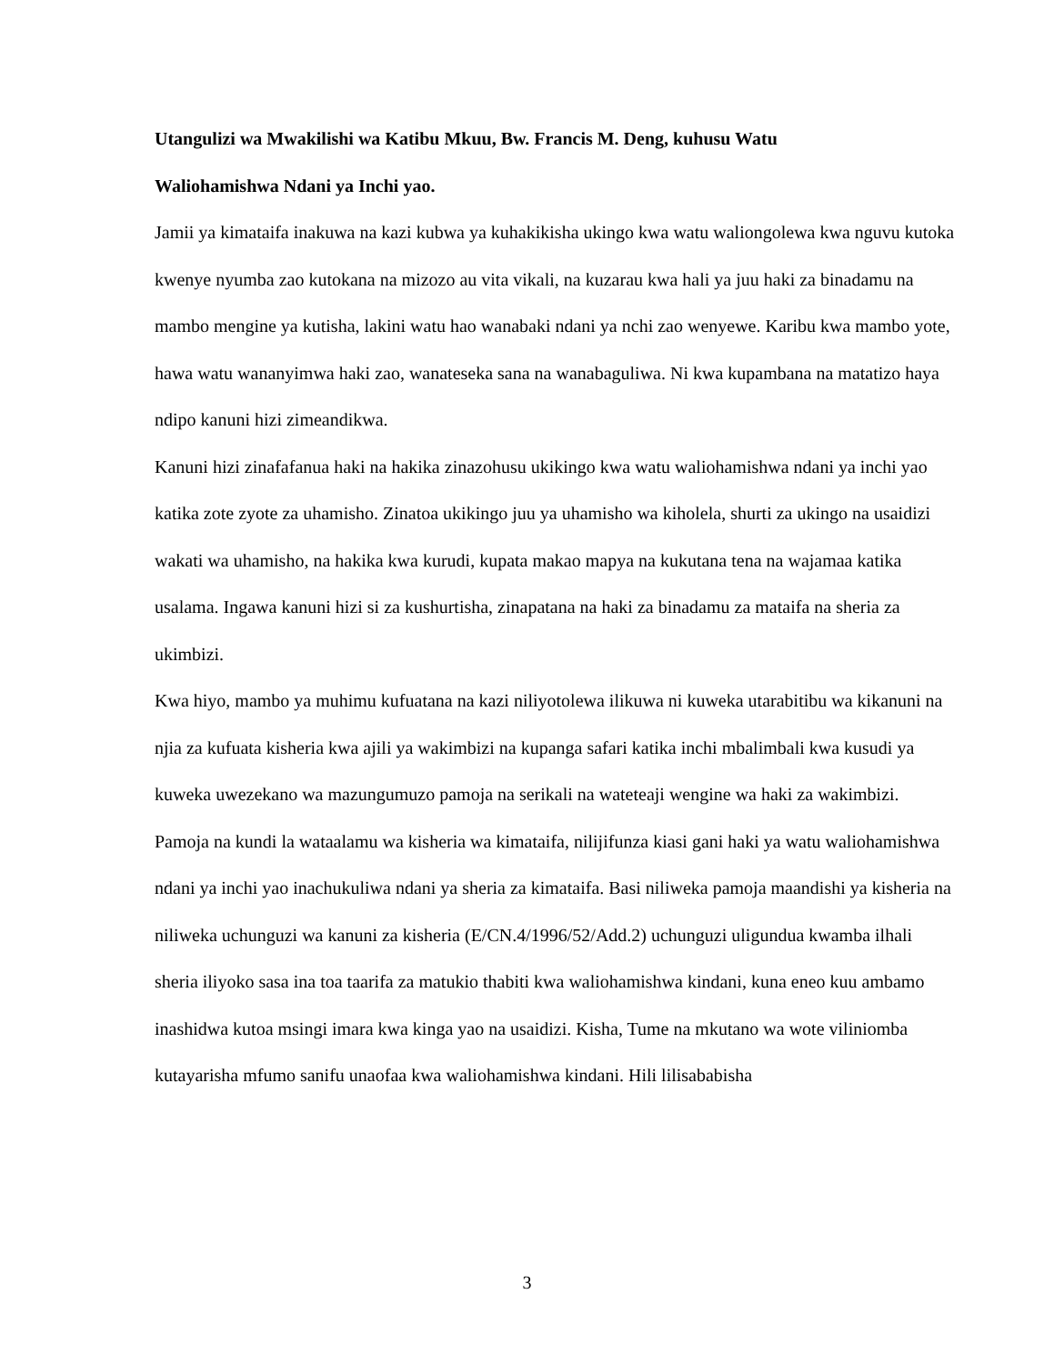Utangulizi wa Mwakilishi wa Katibu Mkuu, Bw. Francis M. Deng, kuhusu Watu
Waliohamishwa Ndani ya Inchi yao.
Jamii ya kimataifa inakuwa na kazi kubwa ya kuhakikisha ukingo kwa watu waliongolewa kwa nguvu kutoka kwenye nyumba zao kutokana na mizozo au vita vikali, na kuzarau kwa hali ya juu haki za binadamu na mambo mengine ya kutisha, lakini watu hao wanabaki ndani ya nchi zao wenyewe. Karibu kwa mambo yote, hawa watu wananyimwa haki zao, wanateseka sana na wanabaguliwa. Ni kwa kupambana na matatizo haya ndipo kanuni hizi zimeandikwa.
Kanuni hizi zinafafanua haki na hakika zinazohusu ukikingo kwa watu waliohamishwa ndani ya inchi yao katika zote zyote za uhamisho. Zinatoa ukikingo juu ya uhamisho wa kiholela, shurti za ukingo na usaidizi wakati wa uhamisho, na hakika kwa kurudi, kupata makao mapya na kukutana tena na wajamaa katika usalama. Ingawa kanuni hizi si za kushurtisha, zinapatana na haki za binadamu za mataifa na sheria za ukimbizi.
Kwa hiyo, mambo ya muhimu kufuatana na kazi niliyotolewa ilikuwa ni kuweka utarabitibu wa kikanuni na njia za kufuata kisheria kwa ajili ya wakimbizi na kupanga safari katika inchi mbalimbali kwa kusudi ya kuweka uwezekano wa mazungumuzo pamoja na serikali na wateteaji wengine wa haki za wakimbizi. Pamoja na kundi la wataalamu wa kisheria wa kimataifa, nilijifunza kiasi gani haki ya watu waliohamishwa ndani ya inchi yao inachukuliwa ndani ya sheria za kimataifa. Basi niliweka pamoja maandishi ya kisheria na niliweka uchunguzi wa kanuni za kisheria (E/CN.4/1996/52/Add.2) uchunguzi uligundua kwamba ilhali sheria iliyoko sasa ina toa taarifa za matukio thabiti kwa waliohamishwa kindani, kuna eneo kuu ambamo inashidwa kutoa msingi imara kwa kinga yao na usaidizi. Kisha, Tume na mkutano wa wote viliniomba kutayarisha mfumo sanifu unaofaa kwa waliohamishwa kindani. Hili lilisababisha
3